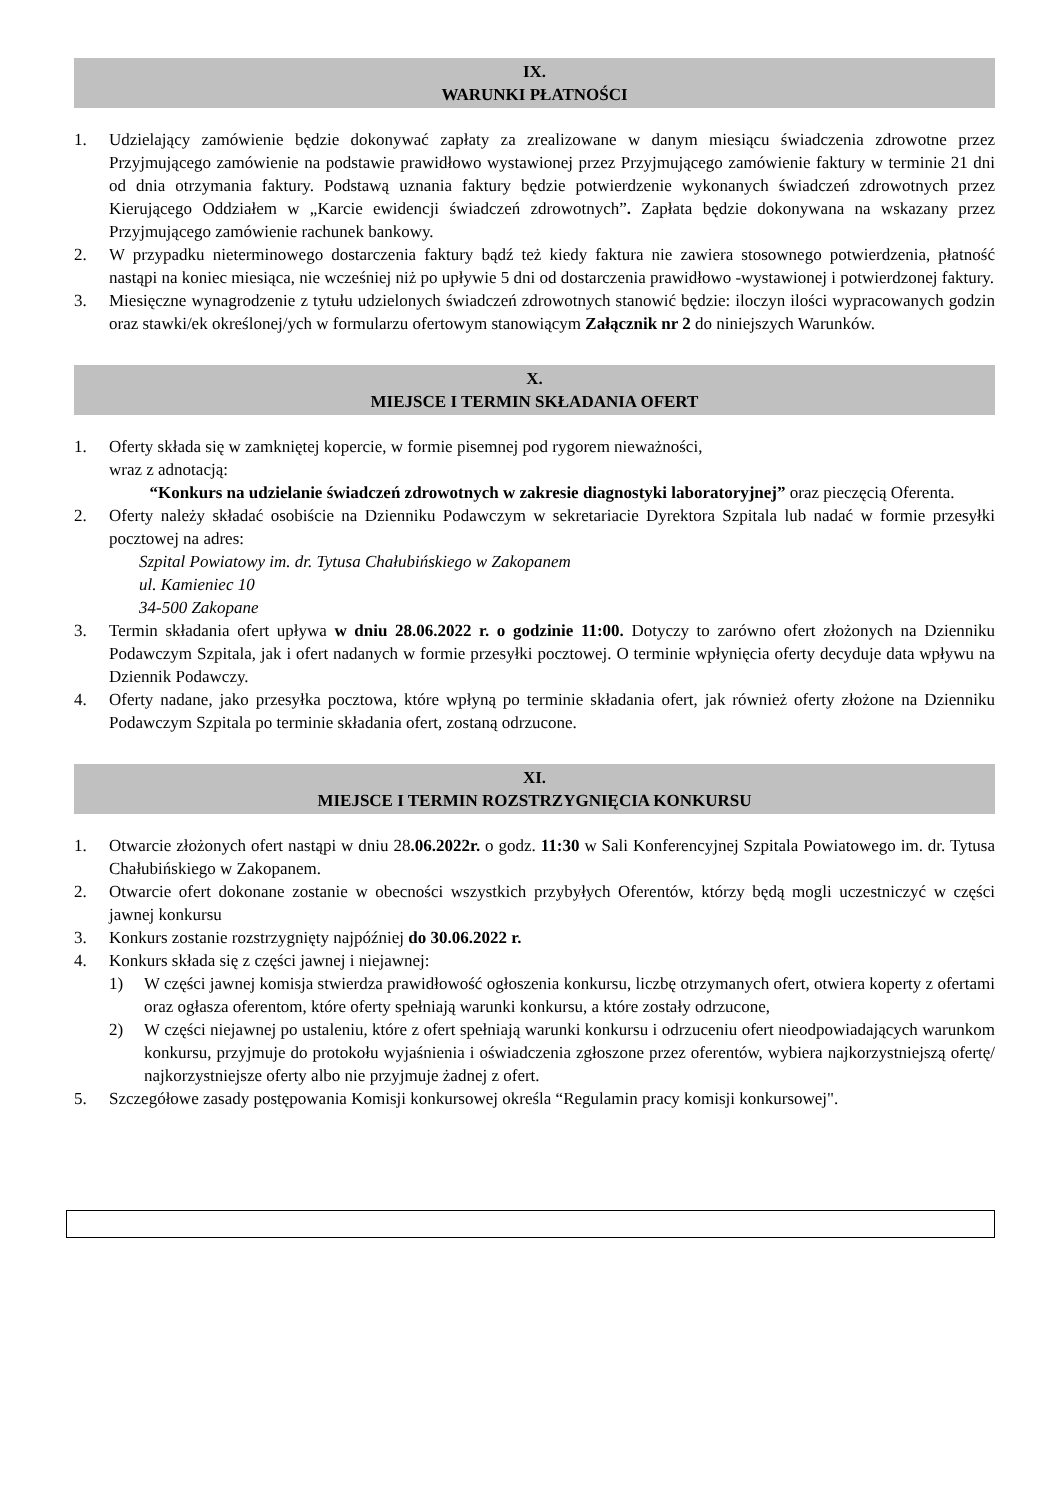IX.
WARUNKI PŁATNOŚCI
1. Udzielający zamówienie będzie dokonywać zapłaty za zrealizowane w danym miesiącu świadczenia zdrowotne przez Przyjmującego zamówienie na podstawie prawidłowo wystawionej przez Przyjmującego zamówienie faktury w terminie 21 dni od dnia otrzymania faktury. Podstawą uznania faktury będzie potwierdzenie wykonanych świadczeń zdrowotnych przez Kierującego Oddziałem w „Karcie ewidencji świadczeń zdrowotnych”. Zapłata będzie dokonywana na wskazany przez Przyjmującego zamówienie rachunek bankowy.
2. W przypadku nieterminowego dostarczenia faktury bądź też kiedy faktura nie zawiera stosownego potwierdzenia, płatność nastąpi na koniec miesiąca, nie wcześniej niż po upływie 5 dni od dostarczenia prawidłowo -wystawionej i potwierdzonej faktury.
3. Miesięczne wynagrodzenie z tytułu udzielonych świadczeń zdrowotnych stanowić będzie: iloczyn ilości wypracowanych godzin oraz stawki/ek określonej/ych w formularzu ofertowym stanowiącym Załącznik nr 2 do niniejszych Warunków.
X.
MIEJSCE I TERMIN SKŁADANIA OFERT
1. Oferty składa się w zamkniętej kopercie, w formie pisemnej pod rygorem nieważności,
wraz z adnotacją:
“Konkurs na udzielanie świadczeń zdrowotnych w zakresie diagnostyki laboratoryjnej” oraz pieczęcią Oferenta.
2. Oferty należy składać osobiście na Dzienniku Podawczym w sekretariacie Dyrektora Szpitala lub nadać w formie przesyłki pocztowej na adres:
Szpital Powiatowy im. dr. Tytusa Chałubińskiego w Zakopanem
ul. Kamieniec 10
34-500 Zakopane
3. Termin składania ofert upływa w dniu 28.06.2022 r. o godzinie 11:00. Dotyczy to zarówno ofert złożonych na Dzienniku Podawczym Szpitala, jak i ofert nadanych w formie przesyłki pocztowej. O terminie wpłynięcia oferty decyduje data wpływu na Dziennik Podawczy.
4. Oferty nadane, jako przesyłka pocztowa, które wpłyną po terminie składania ofert, jak również oferty złożone na Dzienniku Podawczym Szpitala po terminie składania ofert, zostaną odrzucone.
XI.
MIEJSCE I TERMIN ROZSTRZYGNIĘCIA KONKURSU
1. Otwarcie złożonych ofert nastąpi w dniu 28.06.2022r. o godz. 11:30 w Sali Konferencyjnej Szpitala Powiatowego im. dr. Tytusa Chałubińskiego w Zakopanem.
2. Otwarcie ofert dokonane zostanie w obecności wszystkich przybyłych Oferentów, którzy będą mogli uczestniczyć w części jawnej konkursu
3. Konkurs zostanie rozstrzygnięty najpóźniej do 30.06.2022 r.
4. Konkurs składa się z części jawnej i niejawnej:
1) W części jawnej komisja stwierdza prawidłowość ogłoszenia konkursu, liczbę otrzymanych ofert, otwiera koperty z ofertami oraz ogłasza oferentom, które oferty spełniają warunki konkursu, a które zostały odrzucone,
2) W części niejawnej po ustaleniu, które z ofert spełniają warunki konkursu i odrzuceniu ofert nieodpowiadających warunkom konkursu, przyjmuje do protokołu wyjaśnienia i oświadczenia zgłoszone przez oferentów, wybiera najkorzystniejszą ofertę/ najkorzystniejsze oferty albo nie przyjmuje żadnej z ofert.
5. Szczegółowe zasady postępowania Komisji konkursowej określa “Regulamin pracy komisji konkursowej".